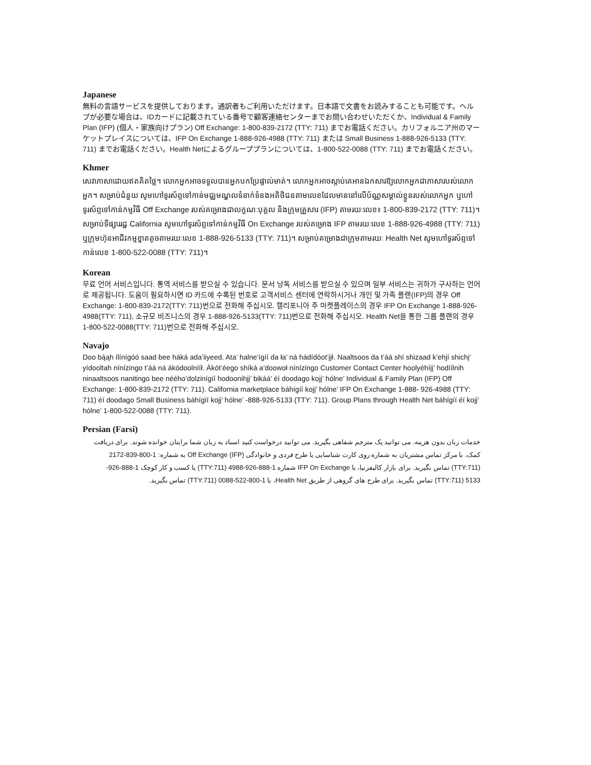Japanese
無料の言語サービスを提供しております。通訳者もご利用いただけます。日本語で文書をお読みすることも可能です。ヘルプが必要な場合は、IDカードに記載されている番号で顧客連絡センターまでお問い合わせいただくか、Individual & Family Plan (IFP) (個人・家族向けプラン) Off Exchange: 1-800-839-2172 (TTY: 711) までお電話ください。カリフォルニア州のマーケットプレイスについては、IFP On Exchange 1-888-926-4988 (TTY: 711) または Small Business 1-888-926-5133 (TTY: 711) までお電話ください。Health Netによるグループプランについては、1-800-522-0088 (TTY: 711) までお電話ください。
Khmer
សេវាភាសាដោយឥតគិតថ្លៃ។ លោកអ្នកអាចទទួលបានអ្នកបកប្រែផ្ទាល់មាត់។ លោកអ្នកអាចស្តាប់គេអានឯកសារឱ្យលោកអ្នកជាភាសារបស់លោកអ្នក។ សម្រាប់ជំនួយ សូមហៅទូរស័ព្ទទៅកាន់មជ្ឈមណ្ឌលទំនាក់ទំនងអតិថិជនតាមលេខដែលមាននៅលើប័ណ្ណសម្គាល់ខ្លួនរបស់លោកអ្នក ឬហៅទូរស័ព្ទទៅកាន់កម្មវិធី Off Exchange របស់គម្រោងជាលក្ខណៈបុគ្គល និងក្រុមគ្រួសារ (IFP) តាមរយៈលេខ៖ 1-800-839-2172 (TTY: 711)។ សម្រាប់ទីផ្សាររដ្ឋ California សូមហៅទូរស័ព្ទទៅកាន់កម្មវិធី On Exchange របស់គម្រោង IFP តាមរយៈលេខ 1-888-926-4988 (TTY: 711) ឬក្រុមហ៊ុនអាជីវកម្មខ្នាតតូចតាមរយៈលេខ 1-888-926-5133 (TTY: 711)។ សម្រាប់គម្រោងជាក្រុមតាមរយៈ Health Net សូមហៅទូរស័ព្ទទៅកាន់លេខ 1-800-522-0088 (TTY: 711)។
Korean
무료 언어 서비스입니다. 통역 서비스를 받으실 수 있습니다. 문서 낭독 서비스를 받으실 수 있으며 일부 서비스는 귀하가 구사하는 언어로 제공됩니다. 도움이 필요하시면 ID 카드에 수록된 번호로 고객서비스 센터에 연락하시거나 개인 및 가족 플랜(IFP)의 경우 Off Exchange: 1-800-839-2172(TTY: 711)번으로 전화해 주십시오. 캘리포니아 주 마켓플레이스의 경우 IFP On Exchange 1-888-926-4988(TTY: 711), 소규모 비즈니스의 경우 1-888-926-5133(TTY: 711)번으로 전화해 주십시오. Health Net을 통한 그룹 플랜의 경우 1-800-522-0088(TTY: 711)번으로 전화해 주십시오.
Navajo
Doo bą́ąh ílínígóó saad bee háká ada’iiyeed. Ata’ halne’ígíí da ła’ ná hádídóot’įįł. Naaltsoos da t’áá shí shizaad k’ehjí shichį’ yídooltah nínízingo t’áá ná ákódoolnííł. Ákót’éego shíká a’doowoł nínízingo Customer Contact Center hoolyéhíįį’ hodíílnih ninaaltsoos nanitingo bee néého’dolzinígíí hodoonihjį’ bikáá’ éí doodago kojį’ hólne’ Individual & Family Plan (IFP) Off Exchange: 1-800-839-2172 (TTY: 711). California marketplace báhígíí kojį’ hólne’ IFP On Exchange 1-888- 926-4988 (TTY: 711) éí doodago Small Business báhígíí kojį’ hólne’ -888-926-5133 (TTY: 711). Group Plans through Health Net báhígíí éí kojį’ hólne’ 1-800-522-0088 (TTY: 711).
Persian (Farsi)
خدمات زبان بدون هزينه. می توانيد يک مترجم شفاهی بگيريد. می توانيد درخواست کنيد اسناد به زبان شما برايتان خوانده شوند. برای دريافت کمک، با مرکز تماس مشتريان به شماره روی کارت شناسايی يا طرح فردی و خانوادگی (IFP) Off Exchange به شماره: 1-800-839-2172 (TTY:711) تماس بگيريد. برای بازار کاليفرنيا، با IFP On Exchange شماره 1-888-926-4988 (TTY:711) يا کسب و کار کوچک 1-888-926-5133 (TTY:711) تماس بگيريد. برای طرح های گروهی از طريق Health Net، با 1-800-522-0088 (TTY:711) تماس بگيريد.